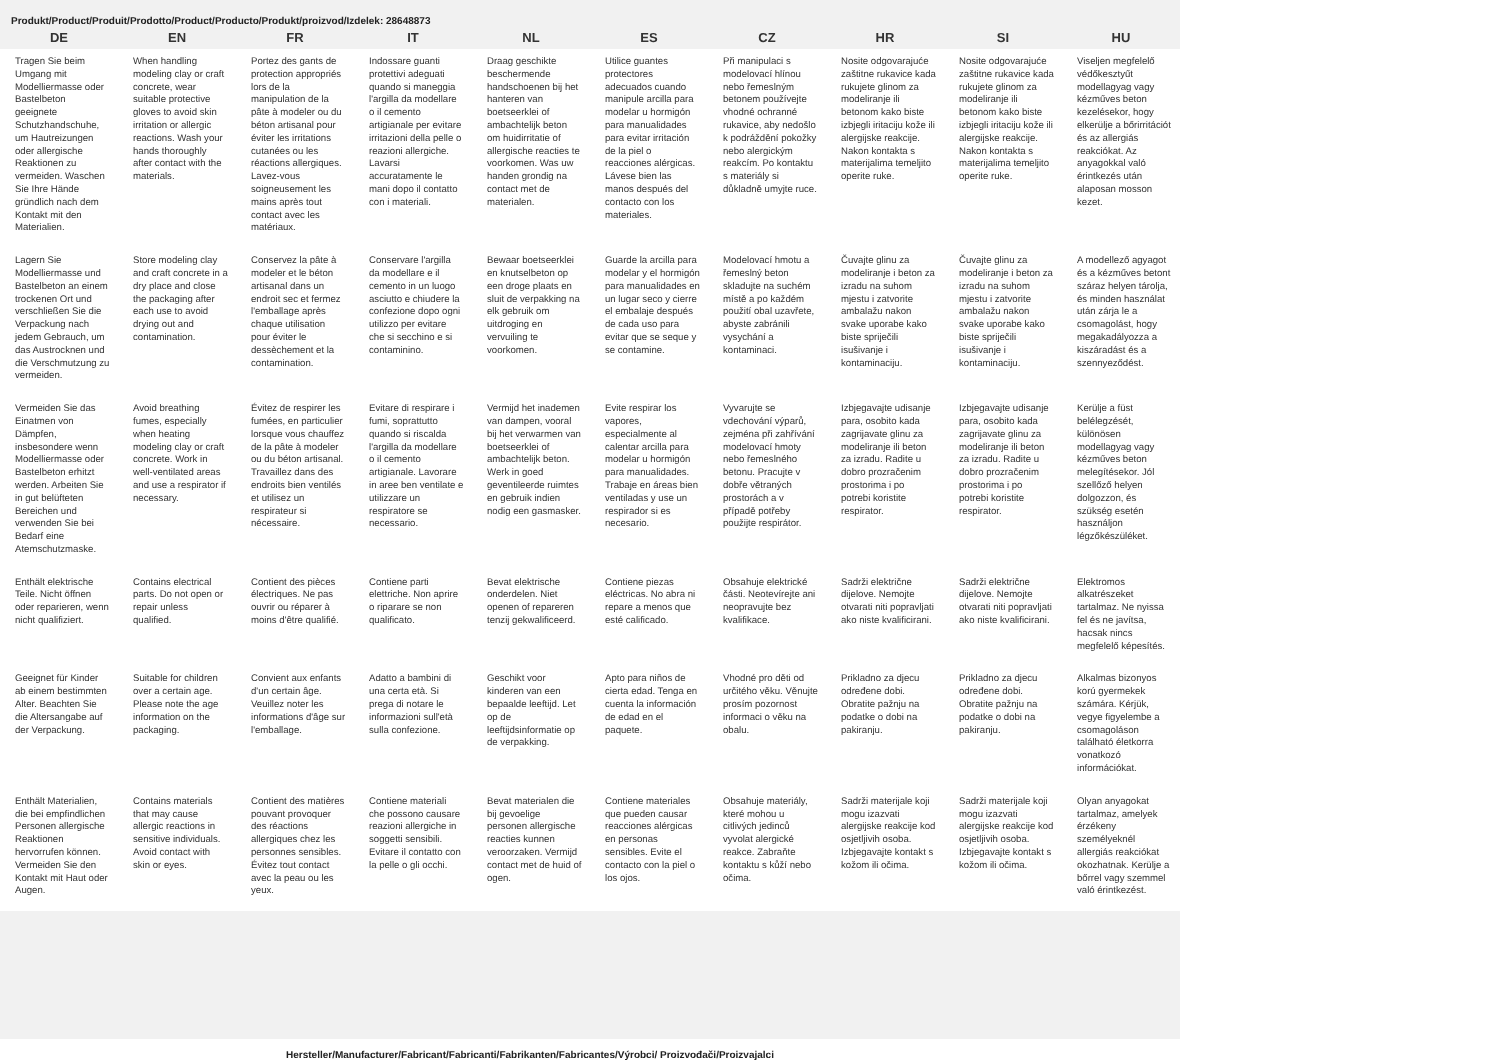Produkt/Product/Produit/Prodotto/Product/Producto/Produkt/proizvod/Izdelek: 28648873
| DE | EN | FR | IT | NL | ES | CZ | HR | SI | HU |
| --- | --- | --- | --- | --- | --- | --- | --- | --- | --- |
| Tragen Sie beim Umgang mit Modelliermasse oder Bastelbeton geeignete Schutzhandschuhe, um Hautreizungen oder allergische Reaktionen zu vermeiden. Waschen Sie Ihre Hände gründlich nach dem Kontakt mit den Materialien. | When handling modeling clay or craft concrete, wear suitable protective gloves to avoid skin irritation or allergic reactions. Wash your hands thoroughly after contact with the materials. | Portez des gants de protection appropriés lors de la manipulation de la pâte à modeler ou du béton artisanal pour éviter les irritations cutanées ou les réactions allergiques. Lavez-vous soigneusement les mains après tout contact avec les matériaux. | Indossare guanti protettivi adeguati quando si maneggia l'argilla da modellare o il cemento artigianale per evitare irritazioni della pelle o reazioni allergiche. Lavarsi accuratamente le mani dopo il contatto con i materiali. | Draag geschikte beschermende handschoenen bij het hanteren van boetseerklei of ambachtelijk beton om huidirritatie of allergische reacties te voorkomen. Was uw handen grondig na contact met de materialen. | Utilice guantes protectores adecuados cuando manipule arcilla para modelar u hormigón para manualidades para evitar irritación de la piel o reacciones alérgicas. Lávese bien las manos después del contacto con los materiales. | Při manipulaci s modelovací hlínou nebo řemeslným betonem používejte vhodné ochranné rukavice, aby nedošlo k podráždění pokožky nebo alergickým reakcím. Po kontaktu s materiály si důkladně umyjte ruce. | Nosite odgovarajuće zaštitne rukavice kada rukujete glinom za modeliranje ili betonom kako biste izbjegli iritaciju kože ili alergijske reakcije. Nakon kontakta s materijalima temeljito operite ruke. | Nosite odgovarajuće zaštitne rukavice kada rukujete glinom za modeliranje ili betonom kako biste izbjegli iritaciju kože ili alergijske reakcije. Nakon kontakta s materijalima temeljito operite ruke. | Viseljen megfelelő védőkesztyűt modellagyag vagy kézműves beton kezelésekor, hogy elkerülje a bőrirritációt és az allergiás reakciókat. Az anyagokkal való érintkezés után alaposan mosson kezet. |
| Lagern Sie Modelliermasse und Bastelbeton an einem trockenen Ort und verschließen Sie die Verpackung nach jedem Gebrauch, um das Austrocknen und die Verschmutzung zu vermeiden. | Store modeling clay and craft concrete in a dry place and close the packaging after each use to avoid drying out and contamination. | Conservez la pâte à modeler et le béton artisanal dans un endroit sec et fermez l'emballage après chaque utilisation pour éviter le dessèchement et la contamination. | Conservare l'argilla da modellare e il cemento in un luogo asciutto e chiudere la confezione dopo ogni utilizzo per evitare che si secchino e si contaminino. | Bewaar boetseerklei en knutselbeton op een droge plaats en sluit de verpakking na elk gebruik om uitdroging en vervuiling te voorkomen. | Guarde la arcilla para modelar y el hormigón para manualidades en un lugar seco y cierre el embalaje después de cada uso para evitar que se seque y se contamine. | Modelovací hmotu a řemeslný beton skladujte na suchém místě a po každém použití obal uzavřete, abyste zabránili vysychání a kontaminaci. | Čuvajte glinu za modeliranje i beton za izradu na suhom mjestu i zatvorite ambalažu nakon svake uporabe kako biste spriječili isušivanje i kontaminaciju. | Čuvajte glinu za modeliranje i beton za izradu na suhom mjestu i zatvorite ambalažu nakon svake uporabe kako biste spriječili isušivanje i kontaminaciju. | A modellező agyagot és a kézműves betont száraz helyen tárolja, és minden használat után zárja le a csomagolást, hogy megakadályozza a kiszáradást és a szennyeződést. |
| Vermeiden Sie das Einatmen von Dämpfen, insbesondere wenn Modelliermasse oder Bastelbeton erhitzt werden. Arbeiten Sie in gut belüfteten Bereichen und verwenden Sie bei Bedarf eine Atemschutzmaske. | Avoid breathing fumes, especially when heating modeling clay or craft concrete. Work in well-ventilated areas and use a respirator if necessary. | Évitez de respirer les fumées, en particulier lorsque vous chauffez de la pâte à modeler ou du béton artisanal. Travaillez dans des endroits bien ventilés et utilisez un respirateur si nécessaire. | Evitare di respirare i fumi, soprattutto quando si riscalda l'argilla da modellare o il cemento artigianale. Lavorare in aree ben ventilate e utilizzare un respiratore se necessario. | Vermijd het inademen van dampen, vooral bij het verwarmen van boetseerklei of ambachtelijk beton. Werk in goed geventileerde ruimtes en gebruik indien nodig een gasmasker. | Evite respirar los vapores, especialmente al calentar arcilla para modelar u hormigón para manualidades. Trabaje en áreas bien ventiladas y use un respirador si es necesario. | Vyvarujte se vdechování výparů, zejména při zahřívání modelovací hmoty nebo řemeslného betonu. Pracujte v dobře větraných prostorách a v případě potřeby použijte respirátor. | Izbjegavajte udisanje para, osobito kada zagrijavate glinu za modeliranje ili beton za izradu. Radite u dobro prozračenim prostorima i po potrebi koristite respirator. | Izbjegavajte udisanje para, osobito kada zagrijavate glinu za modeliranje ili beton za izradu. Radite u dobro prozračenim prostorima i po potrebi koristite respirator. | Kerülje a füst belélegzését, különösen modellagyag vagy kézműves beton melegítésekor. Jól szellőző helyen dolgozzon, és szükség esetén használjon légzőkészüléket. |
| Enthält elektrische Teile. Nicht öffnen oder reparieren, wenn nicht qualifiziert. | Contains electrical parts. Do not open or repair unless qualified. | Contient des pièces électriques. Ne pas ouvrir ou réparer à moins d'être qualifié. | Contiene parti elettriche. Non aprire o riparare se non qualificato. | Bevat elektrische onderdelen. Niet openen of repareren tenzij gekwalificeerd. | Contiene piezas eléctricas. No abra ni repare a menos que esté calificado. | Obsahuje elektrické části. Neotevírejte ani neopravujte bez kvalifikace. | Sadrži električne dijelove. Nemojte otvarati niti popravljati ako niste kvalificirani. | Sadrži električne dijelove. Nemojte otvarati niti popravljati ako niste kvalificirani. | Elektromos alkatrészeket tartalmaz. Ne nyissa fel és ne javítsa, hacsak nincs megfelelő képesítés. |
| Geeignet für Kinder ab einem bestimmten Alter. Beachten Sie die Altersangabe auf der Verpackung. | Suitable for children over a certain age. Please note the age information on the packaging. | Convient aux enfants d'un certain âge. Veuillez noter les informations d'âge sur l'emballage. | Adatto a bambini di una certa età. Si prega di notare le informazioni sull'età sulla confezione. | Geschikt voor kinderen van een bepaalde leeftijd. Let op de leeftijdsinformatie op de verpakking. | Apto para niños de cierta edad. Tenga en cuenta la información de edad en el paquete. | Vhodné pro děti od určitého věku. Věnujte prosím pozornost informaci o věku na obalu. | Prikladno za djecu određene dobi. Obratite pažnju na podatke o dobi na pakiranju. | Prikladno za djecu određene dobi. Obratite pažnju na podatke o dobi na pakiranju. | Alkalmas bizonyos korú gyermekek számára. Kérjük, vegye figyelembe a csomagoláson található életkorra vonatkozó információkat. |
| Enthält Materialien, die bei empfindlichen Personen allergische Reaktionen hervorrufen können. Vermeiden Sie den Kontakt mit Haut oder Augen. | Contains materials that may cause allergic reactions in sensitive individuals. Avoid contact with skin or eyes. | Contient des matières pouvant provoquer des réactions allergiques chez les personnes sensibles. Évitez tout contact avec la peau ou les yeux. | Contiene materiali che possono causare reazioni allergiche in soggetti sensibili. Evitare il contatto con la pelle o gli occhi. | Bevat materialen die bij gevoelige personen allergische reacties kunnen veroorzaken. Vermijd contact met de huid of ogen. | Contiene materiales que pueden causar reacciones alérgicas en personas sensibles. Evite el contacto con la piel o los ojos. | Obsahuje materiály, které mohou u citlivých jedinců vyvolat alergické reakce. Zabraňte kontaktu s kůží nebo očima. | Sadrži materijale koji mogu izazvati alergijske reakcije kod osjetljivih osoba. Izbjegavajte kontakt s kožom ili očima. | Sadrži materijale koji mogu izazvati alergijske reakcije kod osjetljivih osoba. Izbjegavajte kontakt s kožom ili očima. | Olyan anyagokat tartalmaz, amelyek érzékeny személyeknél allergiás reakciókat okozhatnak. Kerülje a bőrrel vagy szemmel való érintkezést. |
Hersteller/Manufacturer/Fabricant/Fabricanti/Fabrikanten/Fabricantes/Výrobci/ Proizvođači/Proizvajalci